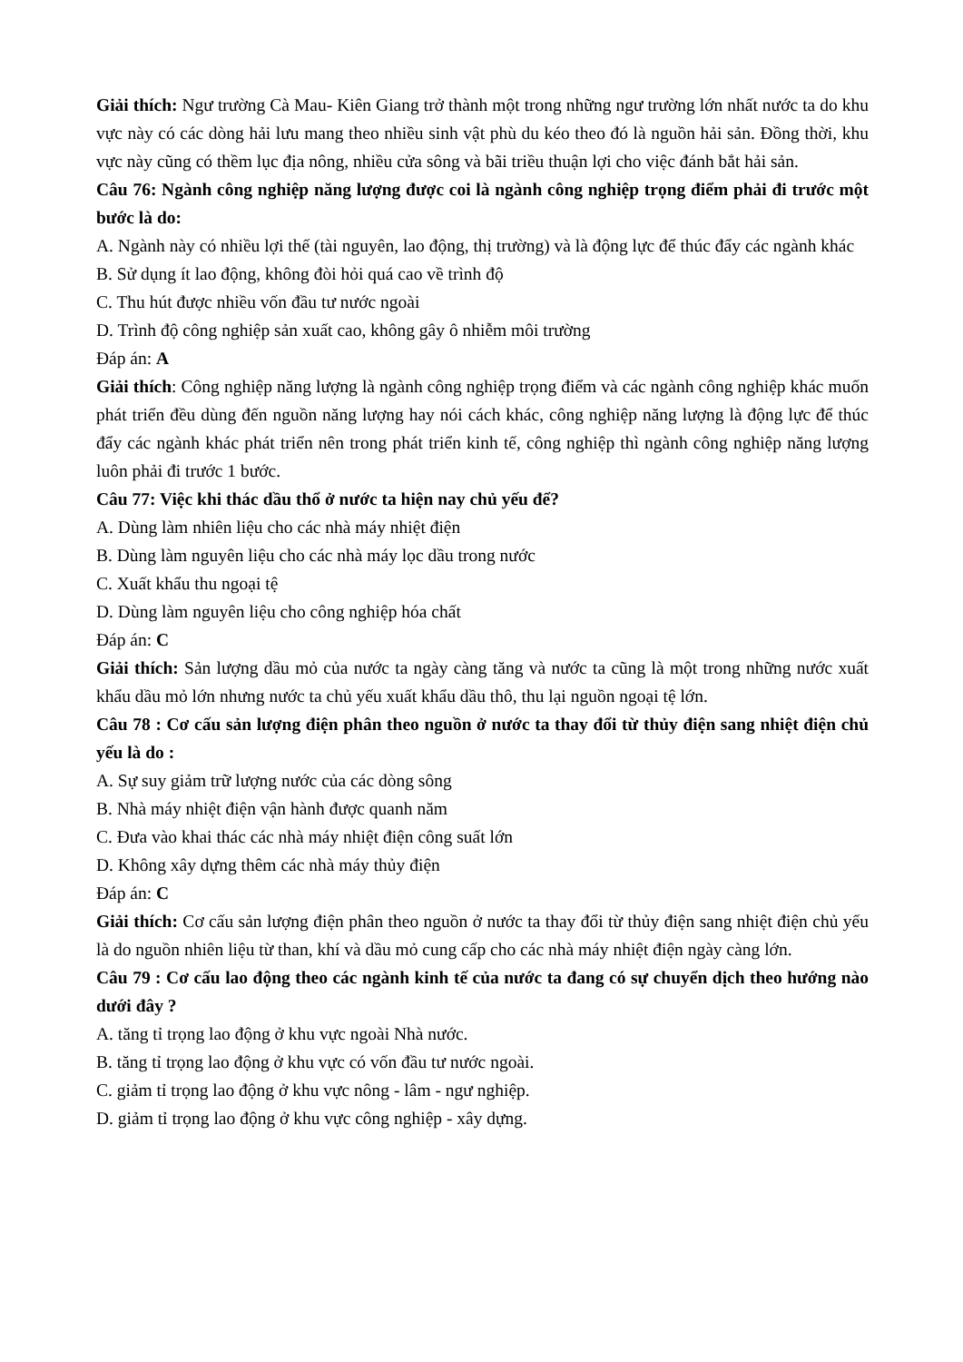Giải thích: Ngư trường Cà Mau- Kiên Giang trở thành một trong những ngư trường lớn nhất nước ta do khu vực này có các dòng hải lưu mang theo nhiều sinh vật phù du kéo theo đó là nguồn hải sản. Đồng thời, khu vực này cũng có thềm lục địa nông, nhiều cửa sông và bãi triều thuận lợi cho việc đánh bắt hải sản.
Câu 76: Ngành công nghiệp năng lượng được coi là ngành công nghiệp trọng điểm phải đi trước một bước là do:
A. Ngành này có nhiều lợi thế (tài nguyên, lao động, thị trường) và là động lực để thúc đẩy các ngành khác
B. Sử dụng ít lao động, không đòi hỏi quá cao về trình độ
C. Thu hút được nhiều vốn đầu tư nước ngoài
D. Trình độ công nghiệp sản xuất cao, không gây ô nhiễm môi trường
Đáp án: A
Giải thích: Công nghiệp năng lượng là ngành công nghiệp trọng điểm và các ngành công nghiệp khác muốn phát triển đều dùng đến nguồn năng lượng hay nói cách khác, công nghiệp năng lượng là động lực để thúc đẩy các ngành khác phát triển nên trong phát triển kinh tế, công nghiệp thì ngành công nghiệp năng lượng luôn phải đi trước 1 bước.
Câu 77: Việc khi thác dầu thổ ở nước ta hiện nay chủ yếu để?
A. Dùng làm nhiên liệu cho các nhà máy nhiệt điện
B. Dùng làm nguyên liệu cho các nhà máy lọc dầu trong nước
C. Xuất khẩu thu ngoại tệ
D. Dùng làm nguyên liệu cho công nghiệp hóa chất
Đáp án: C
Giải thích: Sản lượng dầu mỏ của nước ta ngày càng tăng và nước ta cũng là một trong những nước xuất khẩu dầu mỏ lớn nhưng nước ta chủ yếu xuất khẩu dầu thô, thu lại nguồn ngoại tệ lớn.
Câu 78 : Cơ cấu sản lượng điện phân theo nguồn ở nước ta thay đổi từ thủy điện sang nhiệt điện chủ yếu là do :
A. Sự suy giảm trữ lượng nước của các dòng sông
B. Nhà máy nhiệt điện vận hành được quanh năm
C. Đưa vào khai thác các nhà máy nhiệt điện công suất lớn
D. Không xây dựng thêm các nhà máy thủy điện
Đáp án: C
Giải thích: Cơ cấu sản lượng điện phân theo nguồn ở nước ta thay đổi từ thủy điện sang nhiệt điện chủ yếu là do nguồn nhiên liệu từ than, khí và dầu mỏ cung cấp cho các nhà máy nhiệt điện ngày càng lớn.
Câu 79 : Cơ cấu lao động theo các ngành kinh tế của nước ta đang có sự chuyển dịch theo hướng nào dưới đây ?
A. tăng tỉ trọng lao động ở khu vực ngoài Nhà nước.
B. tăng tỉ trọng lao động ở khu vực có vốn đầu tư nước ngoài.
C. giảm tỉ trọng lao động ở khu vực nông - lâm - ngư nghiệp.
D. giảm tỉ trọng lao động ở khu vực công nghiệp - xây dựng.